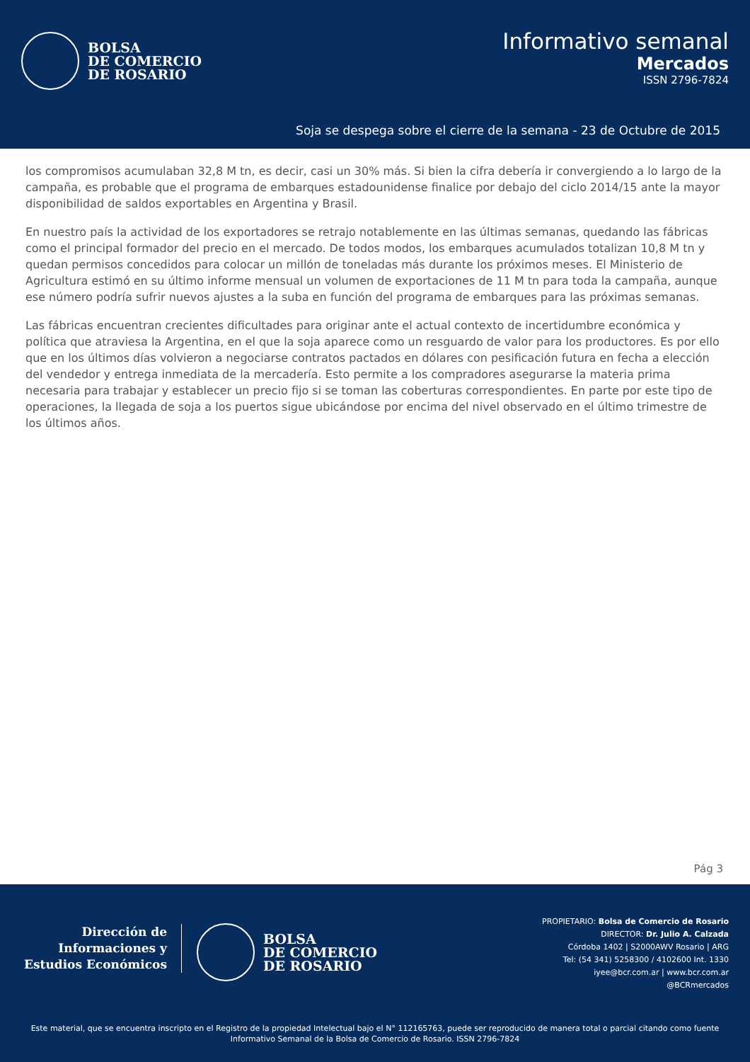BOLSA
DE COMERCIO
DE ROSARIO
Informativo semanal
Mercados
ISSN 2796-7824
Soja se despega sobre el cierre de la semana - 23 de Octubre de 2015
los compromisos acumulaban 32,8 M tn, es decir, casi un 30% más. Si bien la cifra debería ir convergiendo a lo largo de la campaña, es probable que el programa de embarques estadounidense finalice por debajo del ciclo 2014/15 ante la mayor disponibilidad de saldos exportables en Argentina y Brasil.
En nuestro país la actividad de los exportadores se retrajo notablemente en las últimas semanas, quedando las fábricas como el principal formador del precio en el mercado. De todos modos, los embarques acumulados totalizan 10,8 M tn y quedan permisos concedidos para colocar un millón de toneladas más durante los próximos meses. El Ministerio de Agricultura estimó en su último informe mensual un volumen de exportaciones de 11 M tn para toda la campaña, aunque ese número podría sufrir nuevos ajustes a la suba en función del programa de embarques para las próximas semanas.
Las fábricas encuentran crecientes dificultades para originar ante el actual contexto de incertidumbre económica y política que atraviesa la Argentina, en el que la soja aparece como un resguardo de valor para los productores. Es por ello que en los últimos días volvieron a negociarse contratos pactados en dólares con pesificación futura en fecha a elección del vendedor y entrega inmediata de la mercadería. Esto permite a los compradores asegurarse la materia prima necesaria para trabajar y establecer un precio fijo si se toman las coberturas correspondientes. En parte por este tipo de operaciones, la llegada de soja a los puertos sigue ubicándose por encima del nivel observado en el último trimestre de los últimos años.
Pág 3
Dirección de
Informaciones y
Estudios Económicos
BOLSA
DE COMERCIO
DE ROSARIO
PROPIETARIO: Bolsa de Comercio de Rosario
DIRECTOR: Dr. Julio A. Calzada
Córdoba 1402 | S2000AWV Rosario | ARG
Tel: (54 341) 5258300 / 4102600 Int. 1330
iyee@bcr.com.ar | www.bcr.com.ar
@BCRmercados
Este material, que se encuentra inscripto en el Registro de la propiedad Intelectual bajo el N° 112165763, puede ser reproducido de manera total o parcial citando como fuente Informativo Semanal de la Bolsa de Comercio de Rosario. ISSN 2796-7824